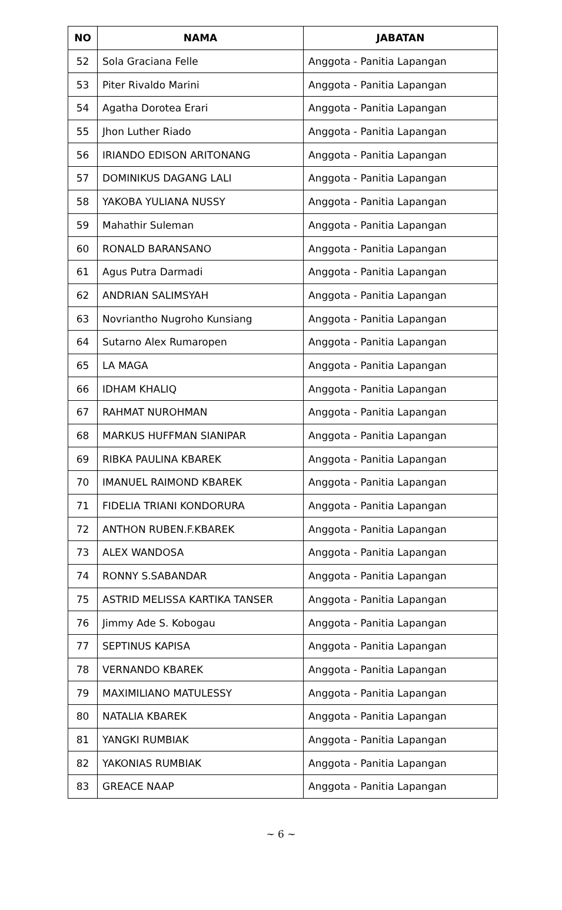| NO | NAMA | JABATAN |
| --- | --- | --- |
| 52 | Sola Graciana Felle | Anggota - Panitia Lapangan |
| 53 | Piter Rivaldo Marini | Anggota - Panitia Lapangan |
| 54 | Agatha Dorotea Erari | Anggota - Panitia Lapangan |
| 55 | Jhon Luther Riado | Anggota - Panitia Lapangan |
| 56 | IRIANDO EDISON ARITONANG | Anggota - Panitia Lapangan |
| 57 | DOMINIKUS DAGANG LALI | Anggota - Panitia Lapangan |
| 58 | YAKOBA YULIANA NUSSY | Anggota - Panitia Lapangan |
| 59 | Mahathir Suleman | Anggota - Panitia Lapangan |
| 60 | RONALD BARANSANO | Anggota - Panitia Lapangan |
| 61 | Agus Putra Darmadi | Anggota - Panitia Lapangan |
| 62 | ANDRIAN SALIMSYAH | Anggota - Panitia Lapangan |
| 63 | Novriantho Nugroho Kunsiang | Anggota - Panitia Lapangan |
| 64 | Sutarno Alex Rumaropen | Anggota - Panitia Lapangan |
| 65 | LA MAGA | Anggota - Panitia Lapangan |
| 66 | IDHAM KHALIQ | Anggota - Panitia Lapangan |
| 67 | RAHMAT NUROHMAN | Anggota - Panitia Lapangan |
| 68 | MARKUS HUFFMAN SIANIPAR | Anggota - Panitia Lapangan |
| 69 | RIBKA PAULINA KBAREK | Anggota - Panitia Lapangan |
| 70 | IMANUEL RAIMOND KBAREK | Anggota - Panitia Lapangan |
| 71 | FIDELIA TRIANI KONDORURA | Anggota - Panitia Lapangan |
| 72 | ANTHON RUBEN.F.KBAREK | Anggota - Panitia Lapangan |
| 73 | ALEX WANDOSA | Anggota - Panitia Lapangan |
| 74 | RONNY S.SABANDAR | Anggota - Panitia Lapangan |
| 75 | ASTRID MELISSA KARTIKA TANSER | Anggota - Panitia Lapangan |
| 76 | Jimmy Ade S. Kobogau | Anggota - Panitia Lapangan |
| 77 | SEPTINUS KAPISA | Anggota - Panitia Lapangan |
| 78 | VERNANDO KBAREK | Anggota - Panitia Lapangan |
| 79 | MAXIMILIANO MATULESSY | Anggota - Panitia Lapangan |
| 80 | NATALIA KBAREK | Anggota - Panitia Lapangan |
| 81 | YANGKI RUMBIAK | Anggota - Panitia Lapangan |
| 82 | YAKONIAS RUMBIAK | Anggota - Panitia Lapangan |
| 83 | GREACE NAAP | Anggota - Panitia Lapangan |
~ 6 ~